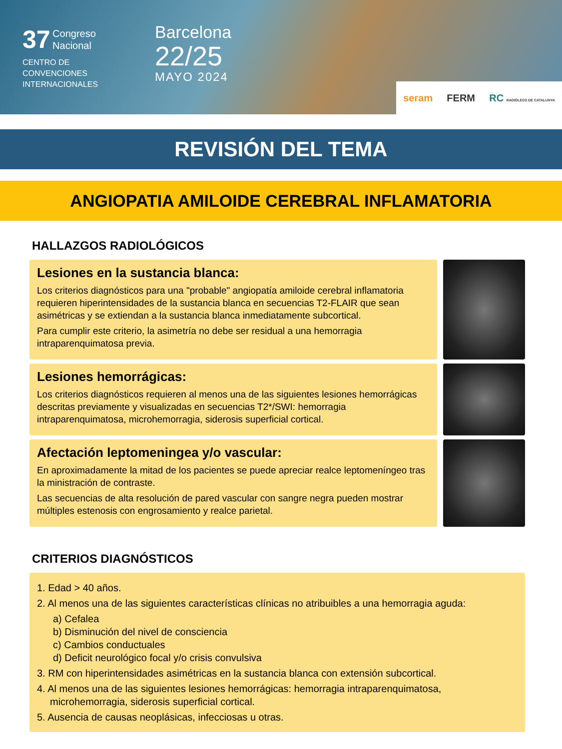37 Congreso
Nacional
CENTRO DE
CONVENCIONES
INTERNACIONALES
Barcelona
22/25
MAYO 2024
seram FERM RC RADIÒLEGS DE CATALUNYA
REVISIÓN DEL TEMA
ANGIOPATIA AMILOIDE CEREBRAL INFLAMATORIA
HALLAZGOS RADIOLÓGICOS
Lesiones en la sustancia blanca:
Los criterios diagnósticos para una "probable" angiopatía amiloide cerebral inflamatoria requieren hiperintensidades de la sustancia blanca en secuencias T2-FLAIR que sean asimétricas y se extiendan a la sustancia blanca inmediatamente subcortical.
Para cumplir este criterio, la asimetría no debe ser residual a una hemorragia intraparenquimatosa previa.
Lesiones hemorrágicas:
Los criterios diagnósticos requieren al menos una de las siguientes lesiones hemorrágicas descritas previamente y visualizadas en secuencias T2*/SWI: hemorragia intraparenquimatosa, microhemorragia, siderosis superficial cortical.
Afectación leptomeningea y/o vascular:
En aproximadamente la mitad de los pacientes se puede apreciar realce leptomeníngeo tras la ministración de contraste.
Las secuencias de alta resolución de pared vascular con sangre negra pueden mostrar múltiples estenosis con engrosamiento y realce parietal.
CRITERIOS DIAGNÓSTICOS
1. Edad > 40 años.
2. Al menos una de las siguientes características clínicas no atribuibles a una hemorragia aguda:
a) Cefalea
b) Disminución del nivel de consciencia
c) Cambios conductuales
d) Deficit neurológico focal y/o crisis convulsiva
3. RM con hiperintensidades asimétricas en la sustancia blanca con extensión subcortical.
4. Al menos una de las siguientes lesiones hemorrágicas: hemorragia intraparenquimatosa, microhemorragia, siderosis superficial cortical.
5. Ausencia de causas neoplásicas, infecciosas u otras.